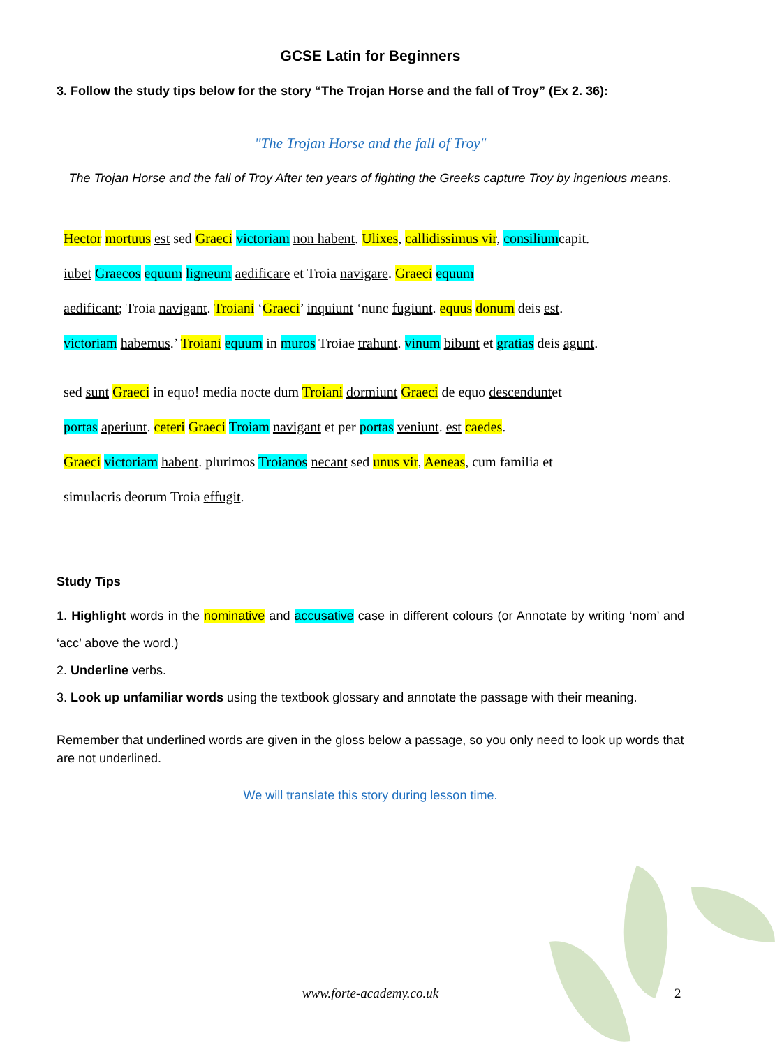GCSE Latin for Beginners
3. Follow the study tips below for the story “The Trojan Horse and the fall of Troy” (Ex 2. 36):
"The Trojan Horse and the fall of Troy"
The Trojan Horse and the fall of Troy After ten years of fighting the Greeks capture Troy by ingenious means.
Hector mortuus est sed Graeci victoriam non habent. Ulixes, callidissimus vir, consiliumcapit.
iubet Graecos equum ligneum aedificare et Troia navigare. Graeci equum
aedificant; Troia navigant. Troiani ‘Graeci’ inquiunt ‘nunc fugiunt. equus donum deis est.
victoriam habemus.’ Troiani equum in muros Troiae trahunt. vinum bibunt et gratias deis agunt.
sed sunt Graeci in equo! media nocte dum Troiani dormiunt Graeci de equo descenduntet
portas aperiunt. ceteri Graeci Troiam navigant et per portas veniunt. est caedes.
Graeci victoriam habent. plurimos Troianos necant sed unus vir, Aeneas, cum familia et
simulacris deorum Troia effugit.
Study Tips
1. Highlight words in the nominative and accusative case in different colours (or Annotate by writing ‘nom’ and ‘acc’ above the word.)
2. Underline verbs.
3. Look up unfamiliar words using the textbook glossary and annotate the passage with their meaning.
Remember that underlined words are given in the gloss below a passage, so you only need to look up words that are not underlined.
We will translate this story during lesson time.
www.forte-academy.co.uk 2